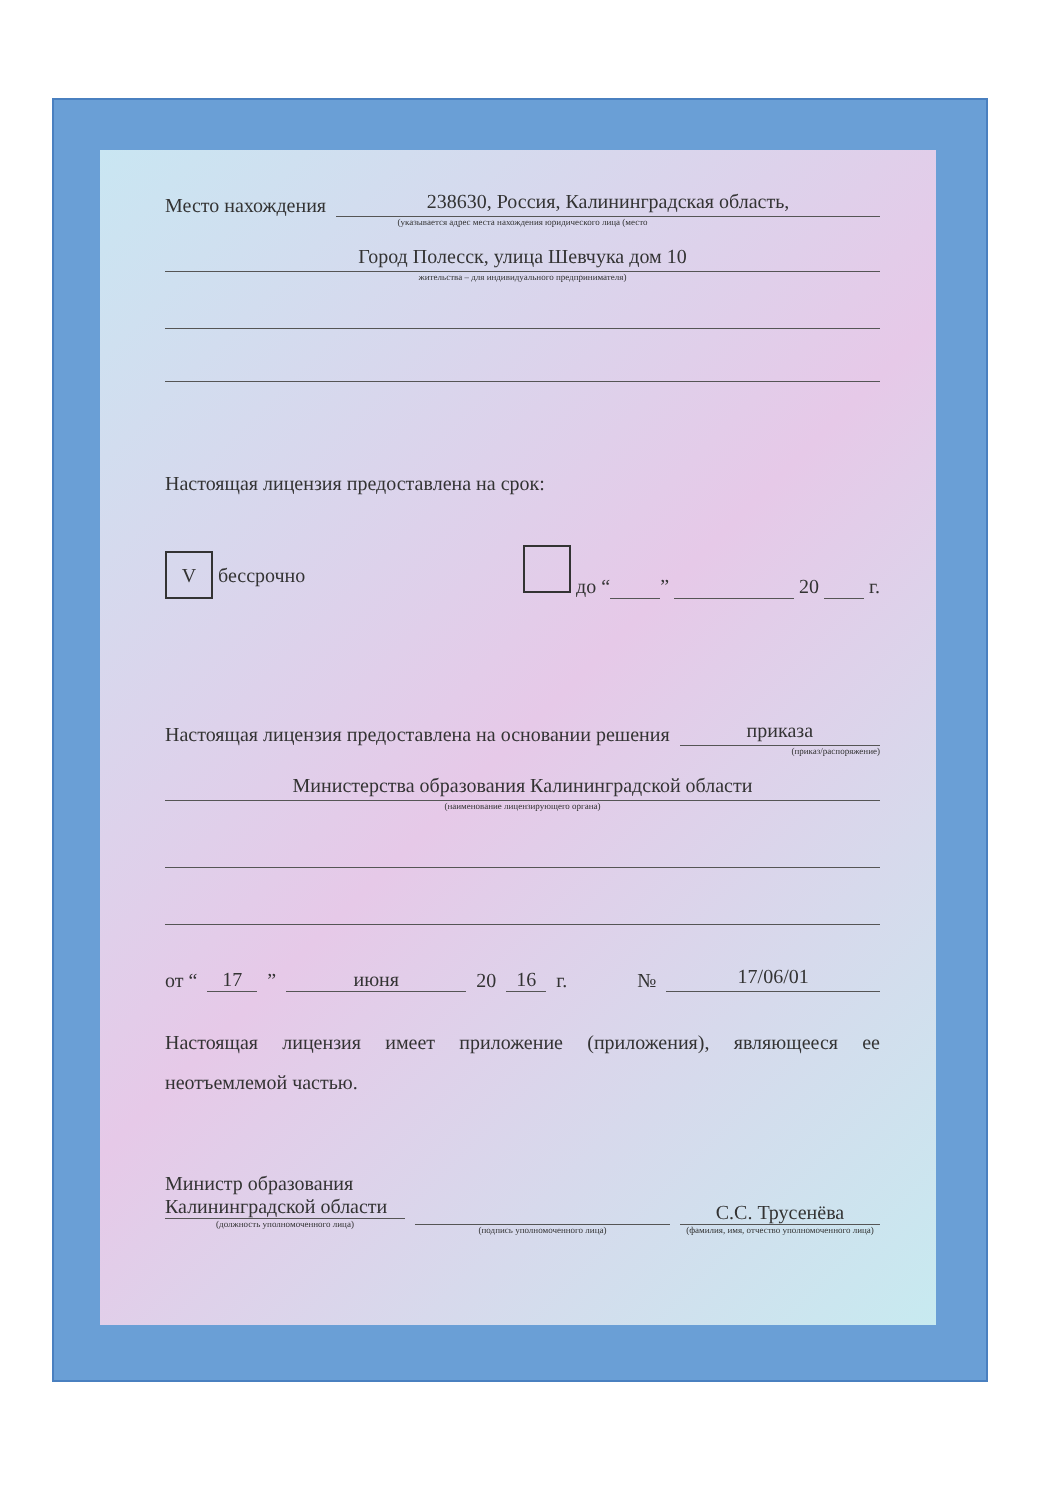Место нахождения
238630, Россия, Калининградская область,
(указывается адрес места нахождения юридического лица (место
Город Полесск, улица Шевчука дом 10
жительства – для индивидуального предпринимателя)
Настоящая лицензия предоставлена на срок:
V бессрочно до “ ” 20 г.
Настоящая лицензия предоставлена на основании решения
приказа
(приказ/распоряжение)
Министерства образования Калининградской области
(наименование лицензирующего органа)
от “17” июня 20 16 г. №
17/06/01
Настоящая лицензия имеет приложение (приложения), являющееся ее неотъемлемой частью.
Министр образования
Калининградской области
(должность уполномоченного лица)
(подпись уполномоченного лица)
С.С. Трусенёва
(фамилия, имя, отчество уполномоченного лица)